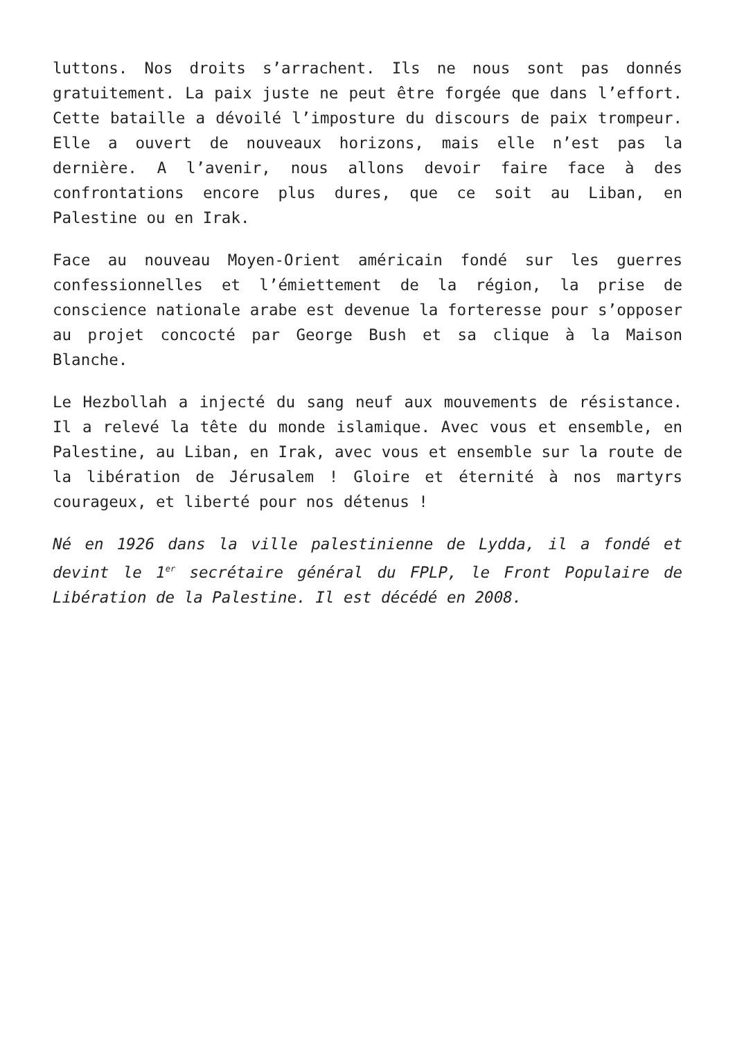luttons. Nos droits s’arrachent. Ils ne nous sont pas donnés gratuitement. La paix juste ne peut être forgée que dans l’effort. Cette bataille a dévoilé l’imposture du discours de paix trompeur. Elle a ouvert de nouveaux horizons, mais elle n’est pas la dernière. A l’avenir, nous allons devoir faire face à des confrontations encore plus dures, que ce soit au Liban, en Palestine ou en Irak.
Face au nouveau Moyen-Orient américain fondé sur les guerres confessionnelles et l’émiettement de la région, la prise de conscience nationale arabe est devenue la forteresse pour s’opposer au projet concocté par George Bush et sa clique à la Maison Blanche.
Le Hezbollah a injecté du sang neuf aux mouvements de résistance. Il a relevé la tête du monde islamique. Avec vous et ensemble, en Palestine, au Liban, en Irak, avec vous et ensemble sur la route de la libération de Jérusalem ! Gloire et éternité à nos martyrs courageux, et liberté pour nos détenus !
Né en 1926 dans la ville palestinienne de Lydda, il a fondé et devint le 1<sup>er</sup> secrétaire général du FPLP, le Front Populaire de Libération de la Palestine. Il est décédé en 2008.